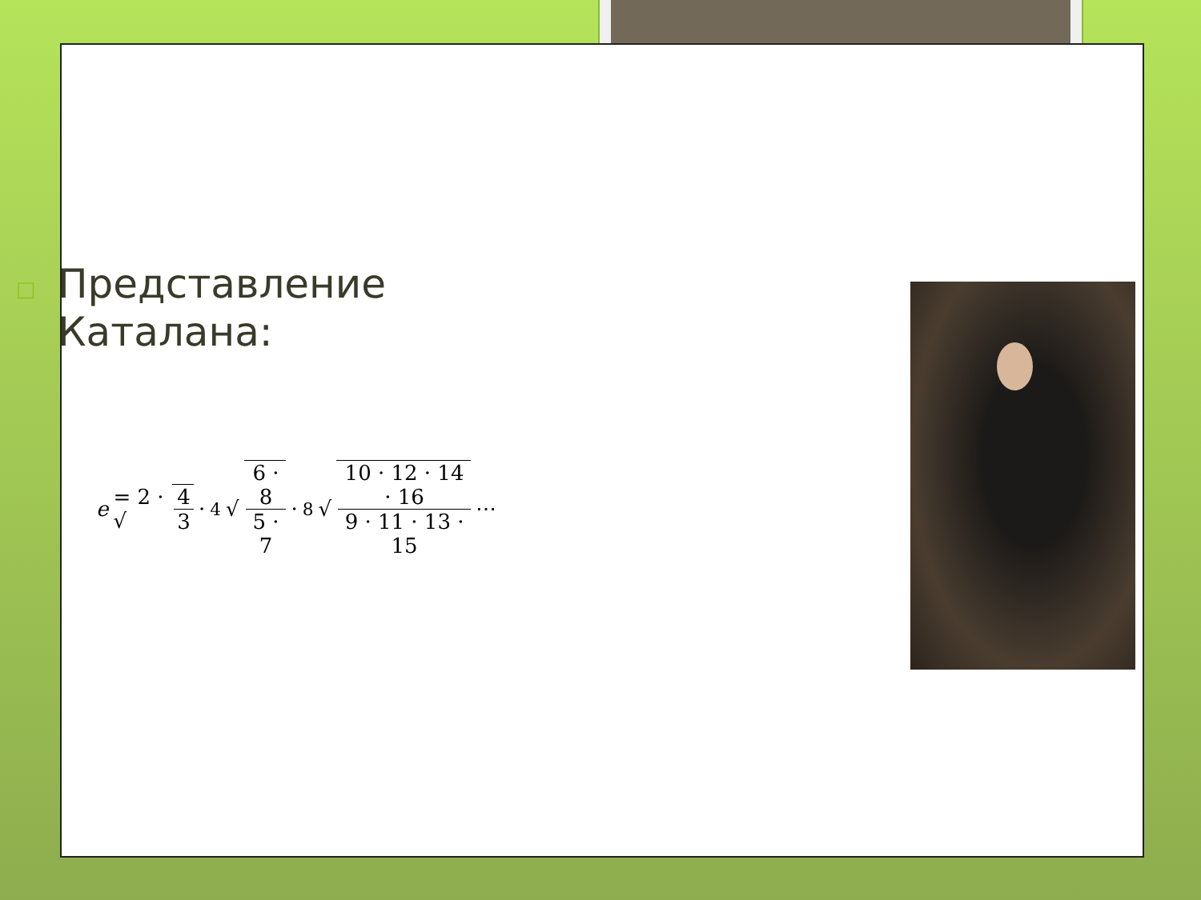□ Представление
Каталана:
e = 2 · √ 4 3 · <sup>4</sup>√ 6 · 8 5 · 7 · <sup>8</sup>√ 10 · 12 · 14 · 16 9 · 11 · 13 · 15 ⋯